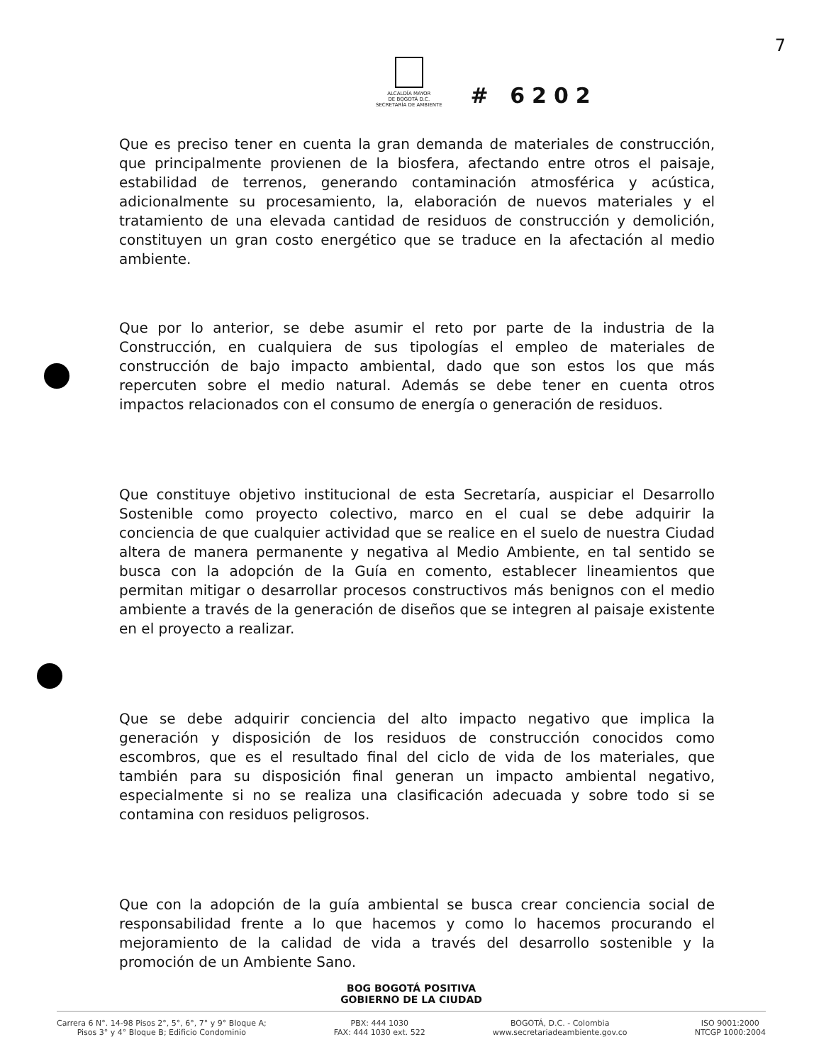ALCALDÍA MAYOR
DE BOGOTÁ D.C.
SECRETARÍA DE AMBIENTE
# 6202
7
Que es preciso tener en cuenta la gran demanda de materiales de construcción, que principalmente provienen de la biosfera, afectando entre otros el paisaje, estabilidad de terrenos, generando contaminación atmosférica y acústica, adicionalmente su procesamiento, la, elaboración de nuevos materiales y el tratamiento de una elevada cantidad de residuos de construcción y demolición, constituyen un gran costo energético que se traduce en la afectación al medio ambiente.
Que por lo anterior, se debe asumir el reto por parte de la industria de la Construcción, en cualquiera de sus tipologías el empleo de materiales de construcción de bajo impacto ambiental, dado que son estos los que más repercuten sobre el medio natural. Además se debe tener en cuenta otros impactos relacionados con el consumo de energía o generación de residuos.
Que constituye objetivo institucional de esta Secretaría, auspiciar el Desarrollo Sostenible como proyecto colectivo, marco en el cual se debe adquirir la conciencia de que cualquier actividad que se realice en el suelo de nuestra Ciudad altera de manera permanente y negativa al Medio Ambiente, en tal sentido se busca con la adopción de la Guía en comento, establecer lineamientos que permitan mitigar o desarrollar procesos constructivos más benignos con el medio ambiente a través de la generación de diseños que se integren al paisaje existente en el proyecto a realizar.
Que se debe adquirir conciencia del alto impacto negativo que implica la generación y disposición de los residuos de construcción conocidos como escombros, que es el resultado final del ciclo de vida de los materiales, que también para su disposición final generan un impacto ambiental negativo, especialmente si no se realiza una clasificación adecuada y sobre todo si se contamina con residuos peligrosos.
Que con la adopción de la guía ambiental se busca crear conciencia social de responsabilidad frente a lo que hacemos y como lo hacemos procurando el mejoramiento de la calidad de vida a través del desarrollo sostenible y la promoción de un Ambiente Sano.
BOG BOGOTÁ POSITIVA
GOBIERNO DE LA CIUDAD
Carrera 6 N°. 14-98 Pisos 2°, 5°, 6°, 7° y 9° Bloque A;
Pisos 3° y 4° Bloque B; Edificio Condominio
PBX: 444 1030
FAX: 444 1030 ext. 522
BOGOTÁ, D.C. - Colombia
www.secretariadeambiente.gov.co
ISO 9001:2000
NTCGP 1000:2004